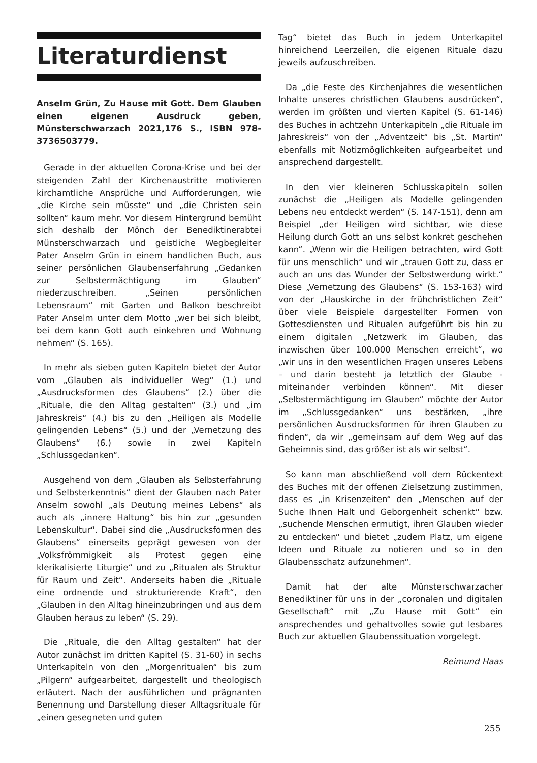Literaturdienst
Anselm Grün, Zu Hause mit Gott. Dem Glauben einen eigenen Ausdruck geben, Münsterschwarzach 2021,176 S., ISBN 978-3736503779.
Gerade in der aktuellen Corona-Krise und bei der steigenden Zahl der Kirchenaustritte motivieren kirchamtliche Ansprüche und Aufforderungen, wie „die Kirche sein müsste“ und „die Christen sein sollten“ kaum mehr. Vor diesem Hintergrund bemüht sich deshalb der Mönch der Benediktinerabtei Münsterschwarzach und geistliche Wegbegleiter Pater Anselm Grün in einem handlichen Buch, aus seiner persönlichen Glaubenserfahrung „Gedanken zur Selbstermächtigung im Glauben“ niederzuschreiben. „Seinen persönlichen Lebensraum“ mit Garten und Balkon beschreibt Pater Anselm unter dem Motto „wer bei sich bleibt, bei dem kann Gott auch einkehren und Wohnung nehmen“ (S. 165).
In mehr als sieben guten Kapiteln bietet der Autor vom „Glauben als individueller Weg“ (1.) und „Ausdrucksformen des Glaubens“ (2.) über die „Rituale, die den Alltag gestalten“ (3.) und „im Jahreskreis“ (4.) bis zu den „Heiligen als Modelle gelingenden Lebens“ (5.) und der „Vernetzung des Glaubens“ (6.) sowie in zwei Kapiteln „Schlussgedanken“.
Ausgehend von dem „Glauben als Selbsterfahrung und Selbsterkenntnis“ dient der Glauben nach Pater Anselm sowohl „als Deutung meines Lebens“ als auch als „innere Haltung“ bis hin zur „gesunden Lebenskultur“. Dabei sind die „Ausdrucksformen des Glaubens“ einerseits geprägt gewesen von der „Volksfrömmigkeit als Protest gegen eine klerikalisierte Liturgie“ und zu „Ritualen als Struktur für Raum und Zeit“. Anderseits haben die „Rituale eine ordnende und strukturierende Kraft“, den „Glauben in den Alltag hineinzubringen und aus dem Glauben heraus zu leben“ (S. 29).
Die „Rituale, die den Alltag gestalten“ hat der Autor zunächst im dritten Kapitel (S. 31-60) in sechs Unterkapiteln von den „Morgenritualen“ bis zum „Pilgern“ aufgearbeitet, dargestellt und theologisch erläutert. Nach der ausführlichen und prägnanten Benennung und Darstellung dieser Alltagsrituale für „einen gesegneten und guten
Tag“ bietet das Buch in jedem Unterkapitel hinreichend Leerzeilen, die eigenen Rituale dazu jeweils aufzuschreiben.
Da „die Feste des Kirchenjahres die wesentlichen Inhalte unseres christlichen Glaubens ausdrücken“, werden im größten und vierten Kapitel (S. 61-146) des Buches in achtzehn Unterkapiteln „die Rituale im Jahreskreis“ von der „Adventzeit“ bis „St. Martin“ ebenfalls mit Notizmöglichkeiten aufgearbeitet und ansprechend dargestellt.
In den vier kleineren Schlusskapiteln sollen zunächst die „Heiligen als Modelle gelingenden Lebens neu entdeckt werden“ (S. 147-151), denn am Beispiel „der Heiligen wird sichtbar, wie diese Heilung durch Gott an uns selbst konkret geschehen kann“. „Wenn wir die Heiligen betrachten, wird Gott für uns menschlich“ und wir „trauen Gott zu, dass er auch an uns das Wunder der Selbstwerdung wirkt.“ Diese „Vernetzung des Glaubens“ (S. 153-163) wird von der „Hauskirche in der frühchristlichen Zeit“ über viele Beispiele dargestellter Formen von Gottesdiensten und Ritualen aufgeführt bis hin zu einem digitalen „Netzwerk im Glauben, das inzwischen über 100.000 Menschen erreicht“, wo „wir uns in den wesentlichen Fragen unseres Lebens – und darin besteht ja letztlich der Glaube - miteinander verbinden können“. Mit dieser „Selbstermächtigung im Glauben“ möchte der Autor im „Schlussgedanken“ uns bestärken, „ihre persönlichen Ausdrucksformen für ihren Glauben zu finden“, da wir „gemeinsam auf dem Weg auf das Geheimnis sind, das größer ist als wir selbst“.
So kann man abschließend voll dem Rückentext des Buches mit der offenen Zielsetzung zustimmen, dass es „in Krisenzeiten“ den „Menschen auf der Suche Ihnen Halt und Geborgenheit schenkt“ bzw. „suchende Menschen ermutigt, ihren Glauben wieder zu entdecken“ und bietet „zudem Platz, um eigene Ideen und Rituale zu notieren und so in den Glaubensschatz aufzunehmen“.
Damit hat der alte Münsterschwarzacher Benediktiner für uns in der „coronalen und digitalen Gesellschaft“ mit „Zu Hause mit Gott“ ein ansprechendes und gehaltvolles sowie gut lesbares Buch zur aktuellen Glaubenssituation vorgelegt.
Reimund Haas
255